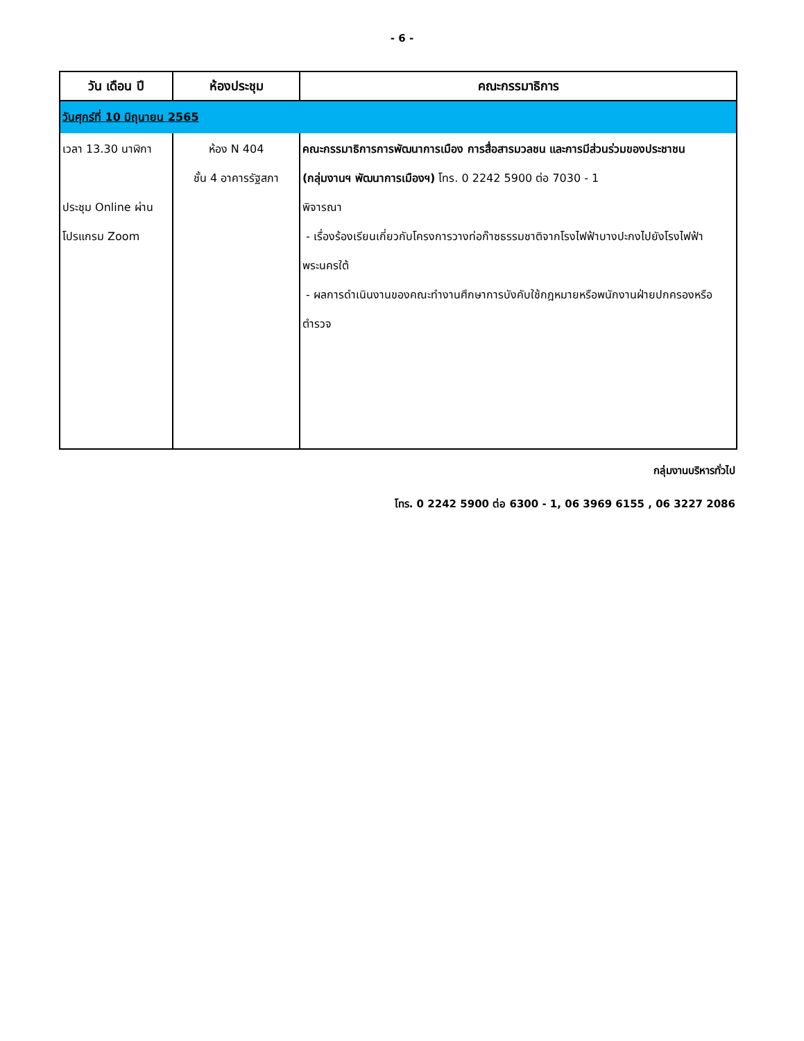- 6 -
| วัน เดือน ปี | ห้องประชุม | คณะกรรมาธิการ |
| --- | --- | --- |
| วันศุกร์ที่ 10 มิถุนายน 2565 | | |
| เวลา 13.30 นาฬิกา ประชุม Online ผ่านโปรแกรม Zoom | ห้อง N 404 ชั้น 4 อาคารรัฐสภา | คณะกรรมาธิการการพัฒนาการเมือง การสื่อสารมวลชน และการมีส่วนร่วมของประชาชน (กลุ่มงานฯ พัฒนาการเมืองฯ) โทร. 0 2242 5900 ต่อ 7030 - 1 พิจารณา - เรื่องร้องเรียนเกี่ยวกับโครงการวางท่อก๊าซธรรมชาติจากโรงไฟฟ้าบางปะกงไปยังโรงไฟฟ้าพระนครใต้ - ผลการดำเนินงานของคณะทำงานศึกษาการบังคับใช้กฎหมายหรือพนักงานฝ่ายปกครองหรือตำรวจ |
กลุ่มงานบริหารทั่วไป
โทร. 0 2242 5900 ต่อ 6300 - 1, 06 3969 6155 , 06 3227 2086